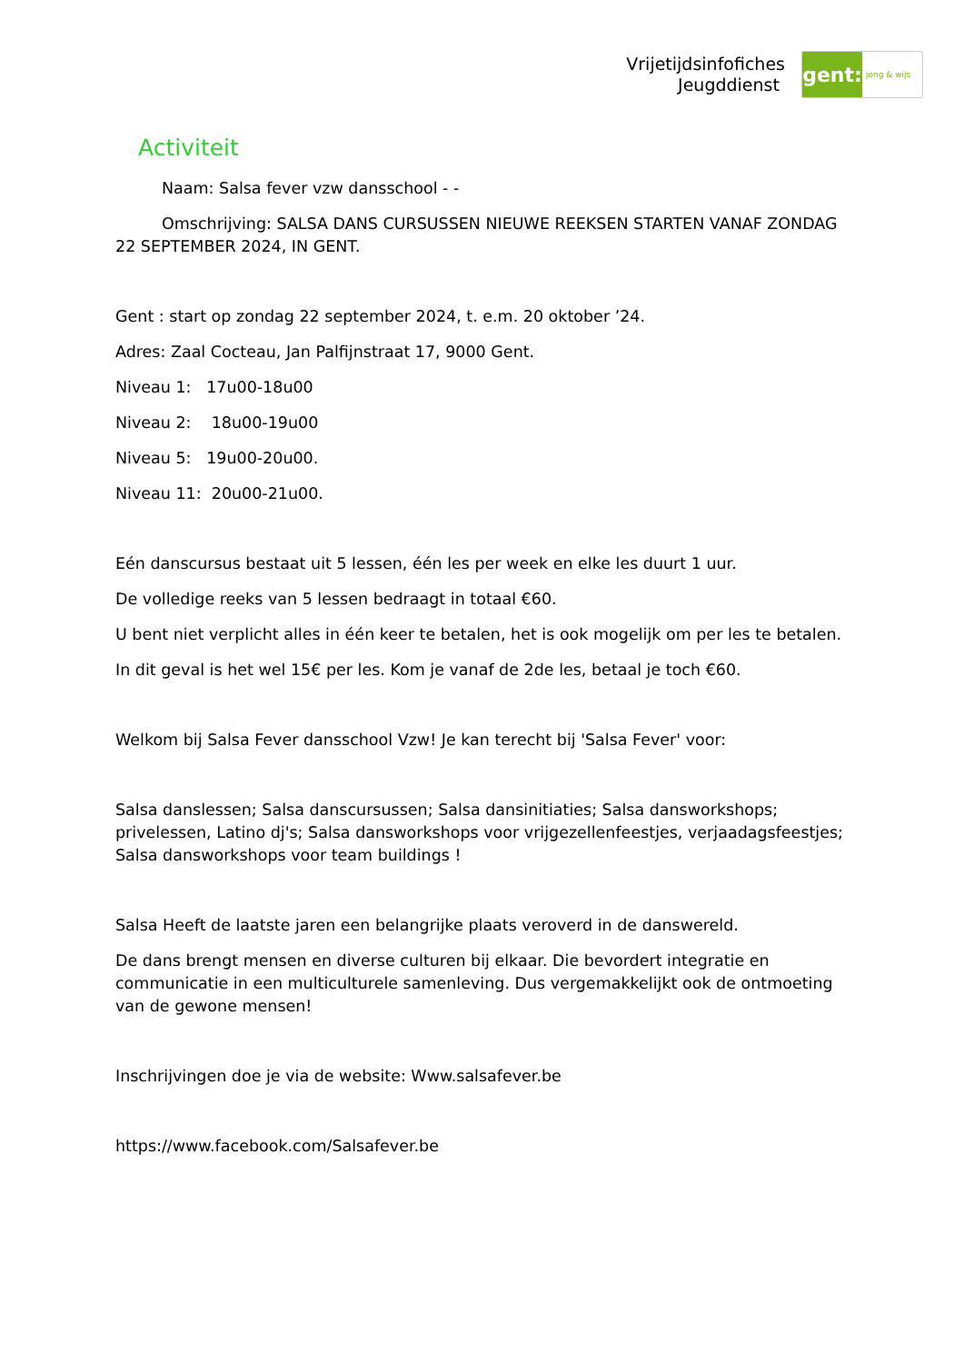Vrijetijdsinfofiches
Jeugddienst
gent:
jong & wijs
Activiteit
Naam: Salsa fever vzw dansschool - -
Omschrijving: SALSA DANS CURSUSSEN NIEUWE REEKSEN STARTEN VANAF ZONDAG 22 SEPTEMBER 2024, IN GENT.
Gent : start op zondag 22 september 2024, t. e.m. 20 oktober ’24.
Adres: Zaal Cocteau, Jan Palfijnstraat 17, 9000 Gent.
Niveau 1: 17u00-18u00
Niveau 2: 18u00-19u00
Niveau 5: 19u00-20u00.
Niveau 11: 20u00-21u00.
Eén danscursus bestaat uit 5 lessen, één les per week en elke les duurt 1 uur.
De volledige reeks van 5 lessen bedraagt in totaal €60.
U bent niet verplicht alles in één keer te betalen, het is ook mogelijk om per les te betalen.
In dit geval is het wel 15€ per les. Kom je vanaf de 2de les, betaal je toch €60.
Welkom bij Salsa Fever dansschool Vzw! Je kan terecht bij 'Salsa Fever' voor:
Salsa danslessen; Salsa danscursussen; Salsa dansinitiaties; Salsa dansworkshops; privelessen, Latino dj's; Salsa dansworkshops voor vrijgezellenfeestjes, verjaadagsfeestjes; Salsa dansworkshops voor team buildings !
Salsa Heeft de laatste jaren een belangrijke plaats veroverd in de danswereld.
De dans brengt mensen en diverse culturen bij elkaar. Die bevordert integratie en communicatie in een multiculturele samenleving. Dus vergemakkelijkt ook de ontmoeting van de gewone mensen!
Inschrijvingen doe je via de website: Www.salsafever.be
https://www.facebook.com/Salsafever.be